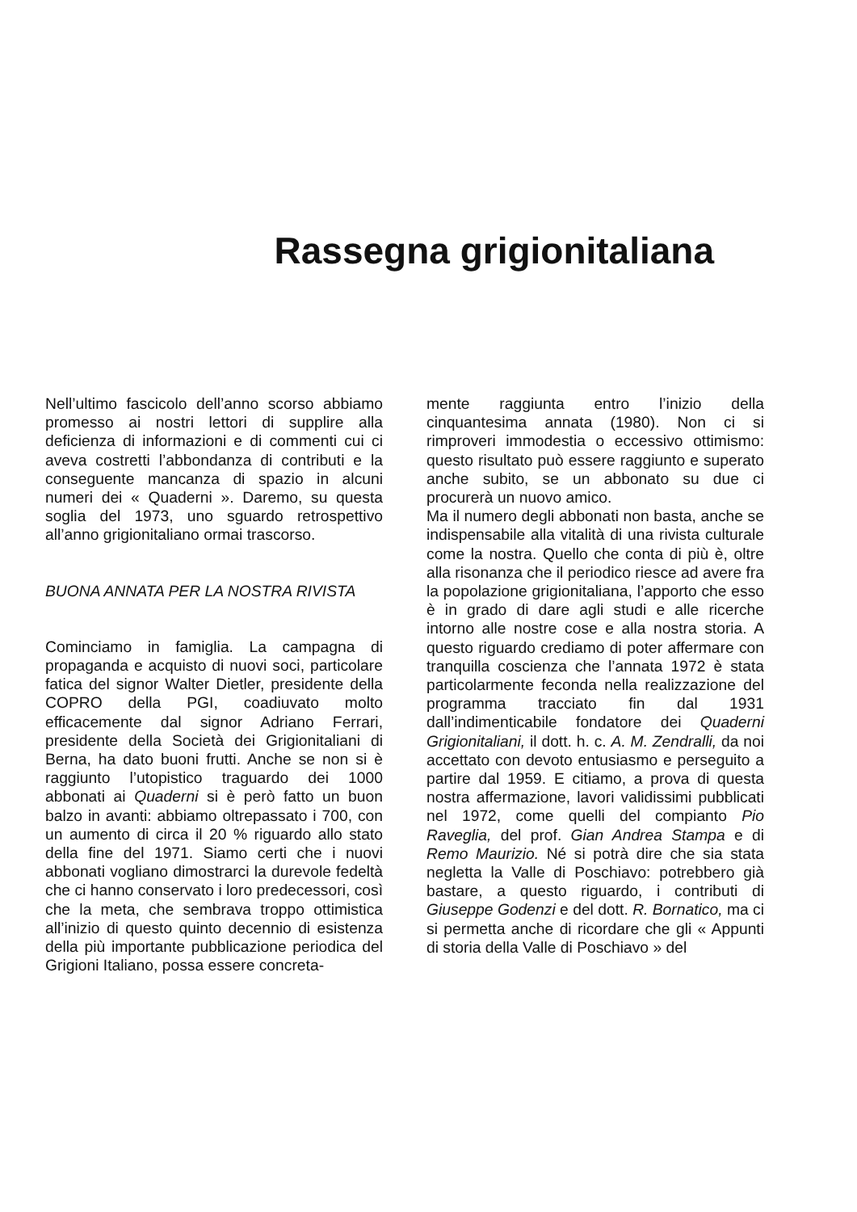Rassegna grigionitaliana
Nell’ultimo fascicolo dell’anno scorso abbiamo promesso ai nostri lettori di supplire alla deficienza di informazioni e di commenti cui ci aveva costretti l’abbondanza di contributi e la conseguente mancanza di spazio in alcuni numeri dei « Quaderni ». Daremo, su questa soglia del 1973, uno sguardo retrospettivo all’anno grigionitaliano ormai trascorso.
BUONA ANNATA PER LA NOSTRA RIVISTA
Cominciamo in famiglia. La campagna di propaganda e acquisto di nuovi soci, particolare fatica del signor Walter Dietler, presidente della COPRO della PGI, coadiuvato molto efficacemente dal signor Adriano Ferrari, presidente della Società dei Grigionitaliani di Berna, ha dato buoni frutti. Anche se non si è raggiunto l’utopistico traguardo dei 1000 abbonati ai Quaderni si è però fatto un buon balzo in avanti: abbiamo oltrepassato i 700, con un aumento di circa il 20 % riguardo allo stato della fine del 1971. Siamo certi che i nuovi abbonati vogliano dimostrarci la durevole fedeltà che ci hanno conservato i loro predecessori, così che la meta, che sembrava troppo ottimistica all’inizio di questo quinto decennio di esistenza della più importante pubblicazione periodica del Grigioni Italiano, possa essere concreta-
mente raggiunta entro l’inizio della cinquantesima annata (1980). Non ci si rimproveri immodestia o eccessivo ottimismo: questo risultato può essere raggiunto e superato anche subito, se un abbonato su due ci procurerà un nuovo amico.
Ma il numero degli abbonati non basta, anche se indispensabile alla vitalità di una rivista culturale come la nostra. Quello che conta di più è, oltre alla risonanza che il periodico riesce ad avere fra la popolazione grigionitaliana, l’apporto che esso è in grado di dare agli studi e alle ricerche intorno alle nostre cose e alla nostra storia. A questo riguardo crediamo di poter affermare con tranquilla coscienza che l’annata 1972 è stata particolarmente feconda nella realizzazione del programma tracciato fin dal 1931 dall’indimenticabile fondatore dei Quaderni Grigionitaliani, il dott. h. c. A. M. Zendralli, da noi accettato con devoto entusiasmo e perseguito a partire dal 1959. E citiamo, a prova di questa nostra affermazione, lavori validissimi pubblicati nel 1972, come quelli del compianto Pio Raveglia, del prof. Gian Andrea Stampa e di Remo Maurizio. Né si potrà dire che sia stata negletta la Valle di Poschiavo: potrebbero già bastare, a questo riguardo, i contributi di Giuseppe Godenzi e del dott. R. Bornatico, ma ci si permetta anche di ricordare che gli « Appunti di storia della Valle di Poschiavo » del